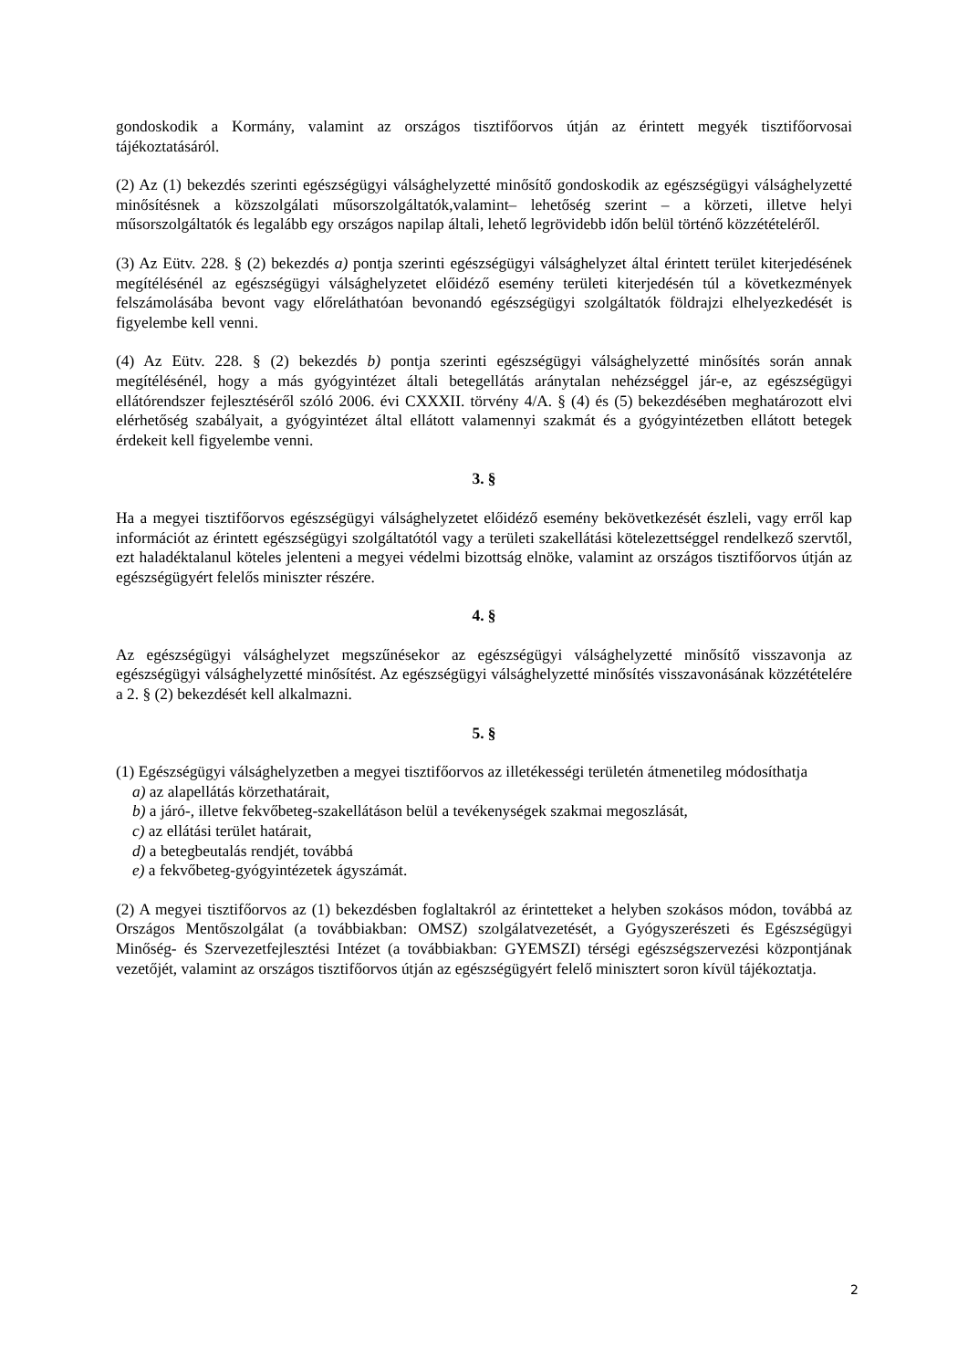gondoskodik a Kormány, valamint az országos tisztifőorvos útján az érintett megyék tisztifőorvosai tájékoztatásáról.
(2) Az (1) bekezdés szerinti egészségügyi válsághelyzetté minősítő gondoskodik az egészségügyi válsághelyzetté minősítésnek a közszolgálati műsorszolgáltatók,valamint– lehetőség szerint – a körzeti, illetve helyi műsorszolgáltatók és legalább egy országos napilap általi, lehető legrövidebb időn belül történő közzétételéről.
(3) Az Eütv. 228. § (2) bekezdés a) pontja szerinti egészségügyi válsághelyzet által érintett terület kiterjedésének megítélésénél az egészségügyi válsághelyzetet előidéző esemény területi kiterjedésén túl a következmények felszámolásába bevont vagy előreláthatóan bevonandó egészségügyi szolgáltatók földrajzi elhelyezkedését is figyelembe kell venni.
(4) Az Eütv. 228. § (2) bekezdés b) pontja szerinti egészségügyi válsághelyzetté minősítés során annak megítélésénél, hogy a más gyógyintézet általi betegellátás aránytalan nehézséggel jár-e, az egészségügyi ellátórendszer fejlesztéséről szóló 2006. évi CXXXII. törvény 4/A. § (4) és (5) bekezdésében meghatározott elvi elérhetőség szabályait, a gyógyintézet által ellátott valamennyi szakmát és a gyógyintézetben ellátott betegek érdekeit kell figyelembe venni.
3. §
Ha a megyei tisztifőorvos egészségügyi válsághelyzetet előidéző esemény bekövetkezését észleli, vagy erről kap információt az érintett egészségügyi szolgáltatótól vagy a területi szakellátási kötelezettséggel rendelkező szervtől, ezt haladéktalanul köteles jelenteni a megyei védelmi bizottság elnöke, valamint az országos tisztifőorvos útján az egészségügyért felelős miniszter részére.
4. §
Az egészségügyi válsághelyzet megszűnésekor az egészségügyi válsághelyzetté minősítő visszavonja az egészségügyi válsághelyzetté minősítést. Az egészségügyi válsághelyzetté minősítés visszavonásának közzétételére a 2. § (2) bekezdését kell alkalmazni.
5. §
(1) Egészségügyi válsághelyzetben a megyei tisztifőorvos az illetékességi területén átmenetileg módosíthatja
a) az alapellátás körzethatárait,
b) a járó-, illetve fekvőbeteg-szakellátáson belül a tevékenységek szakmai megoszlását,
c) az ellátási terület határait,
d) a betegbeutalás rendjét, továbbá
e) a fekvőbeteg-gyógyintézetek ágyszámát.
(2) A megyei tisztifőorvos az (1) bekezdésben foglaltakról az érintetteket a helyben szokásos módon, továbbá az Országos Mentőszolgálat (a továbbiakban: OMSZ) szolgálatvezetését, a Gyógyszerészeti és Egészségügyi Minőség- és Szervezetfejlesztési Intézet (a továbbiakban: GYEMSZI) térségi egészségszervezési központjának vezetőjét, valamint az országos tisztifőorvos útján az egészségügyért felelő minisztert soron kívül tájékoztatja.
2